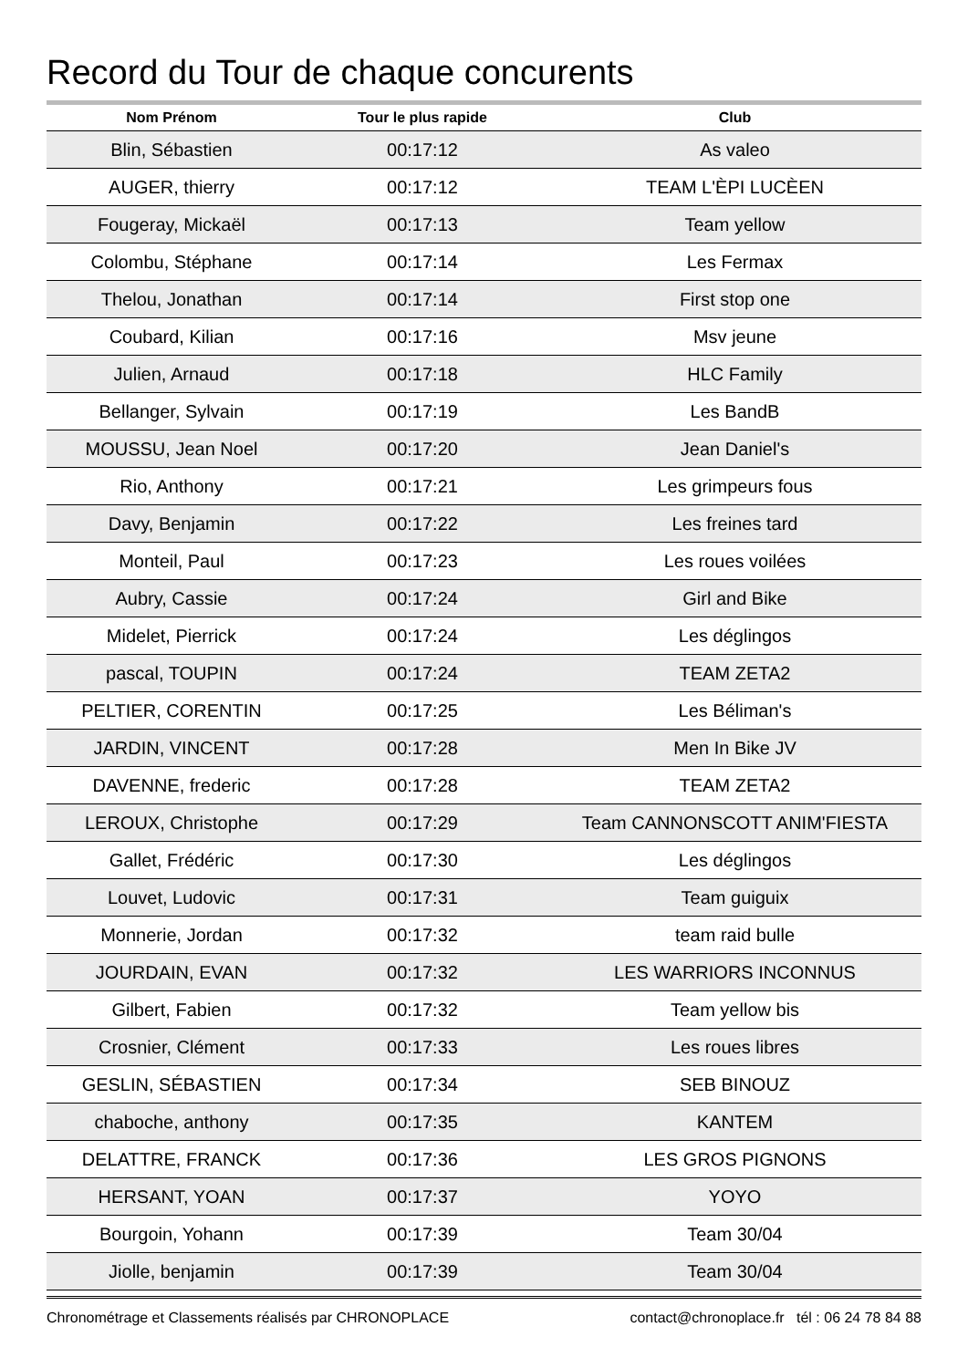Record du Tour de chaque concurents
| Nom Prénom | Tour le plus rapide | Club |
| --- | --- | --- |
| Blin, Sébastien | 00:17:12 | As valeo |
| AUGER, thierry | 00:17:12 | TEAM L'ÈPI LUCÈEN |
| Fougeray, Mickaël | 00:17:13 | Team yellow |
| Colombu, Stéphane | 00:17:14 | Les Fermax |
| Thelou, Jonathan | 00:17:14 | First stop one |
| Coubard, Kilian | 00:17:16 | Msv jeune |
| Julien, Arnaud | 00:17:18 | HLC Family |
| Bellanger, Sylvain | 00:17:19 | Les BandB |
| MOUSSU, Jean Noel | 00:17:20 | Jean Daniel's |
| Rio, Anthony | 00:17:21 | Les grimpeurs fous |
| Davy, Benjamin | 00:17:22 | Les freines tard |
| Monteil, Paul | 00:17:23 | Les roues voilées |
| Aubry, Cassie | 00:17:24 | Girl and Bike |
| Midelet, Pierrick | 00:17:24 | Les déglingos |
| pascal, TOUPIN | 00:17:24 | TEAM ZETA2 |
| PELTIER, CORENTIN | 00:17:25 | Les Béliman's |
| JARDIN, VINCENT | 00:17:28 | Men In Bike JV |
| DAVENNE, frederic | 00:17:28 | TEAM ZETA2 |
| LEROUX, Christophe | 00:17:29 | Team CANNONSCOTT ANIM'FIESTA |
| Gallet, Frédéric | 00:17:30 | Les déglingos |
| Louvet, Ludovic | 00:17:31 | Team guiguix |
| Monnerie, Jordan | 00:17:32 | team raid bulle |
| JOURDAIN, EVAN | 00:17:32 | LES WARRIORS INCONNUS |
| Gilbert, Fabien | 00:17:32 | Team yellow bis |
| Crosnier, Clément | 00:17:33 | Les roues libres |
| GESLIN, SÉBASTIEN | 00:17:34 | SEB BINOUZ |
| chaboche, anthony | 00:17:35 | KANTEM |
| DELATTRE, FRANCK | 00:17:36 | LES GROS PIGNONS |
| HERSANT, YOAN | 00:17:37 | YOYO |
| Bourgoin, Yohann | 00:17:39 | Team 30/04 |
| Jiolle, benjamin | 00:17:39 | Team 30/04 |
Chronométrage et Classements réalisés par CHRONOPLACE contact@chronoplace.fr tél : 06 24 78 84 88